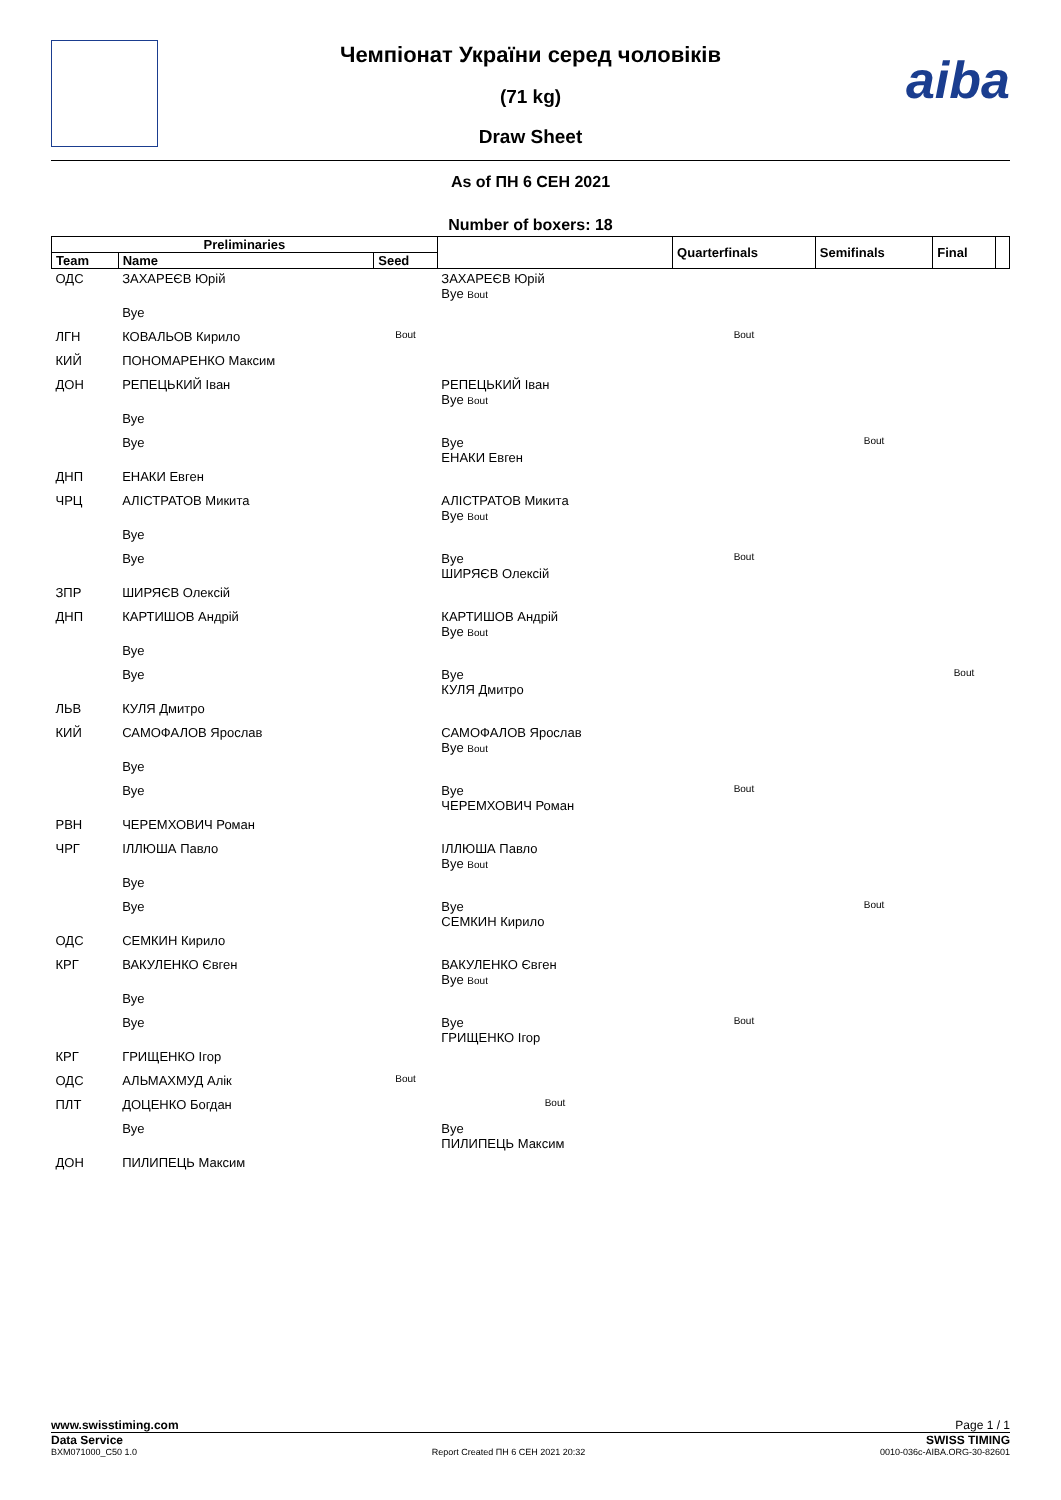aiba
Чемпіонат України серед чоловіків
(71 kg)
Draw Sheet
As of ПН 6 СЕН 2021
Number of boxers: 18
| Preliminaries | | | | Quarterfinals | Semifinals | Final | |
| --- | --- | --- | --- | --- | --- | --- | --- |
| Team | Name | Seed | | | | | |
| ОДС | ЗАХАРЕЄВ Юрій | | ЗАХАРЕЄВ Юрій Bye Bout | | | | |
| | Bye | | | | | | |
| ЛГН | КОВАЛЬОВ Кирило | Bout | | Bout | | | |
| КИЙ | ПОНОМАРЕНКО Максим | | | | | | |
| ДОН | РЕПЕЦЬКИЙ Іван | | РЕПЕЦЬКИЙ Іван Bye Bout | | | | |
| | Bye | | | | | | |
| | Bye | | Bye ЕНАКИ Евген | | Bout | | |
| ДНП | ЕНАКИ Евген | | | | | | |
| ЧРЦ | АЛІСТРАТОВ Микита | | АЛІСТРАТОВ Микита Bye Bout | | | | |
| | Bye | | | | | | |
| | Bye | | Bye ШИРЯЄВ Олексій | Bout | | | |
| ЗПР | ШИРЯЄВ Олексій | | | | | | |
| ДНП | КАРТИШОВ Андрій | | КАРТИШОВ Андрій Bye Bout | | | | |
| | Bye | | | | | | |
| | Bye | | Bye КУЛЯ Дмитро | | | Bout | |
| ЛЬВ | КУЛЯ Дмитро | | | | | | |
| КИЙ | САМОФАЛОВ Ярослав | | САМОФАЛОВ Ярослав Bye Bout | | | | |
| | Bye | | | | | | |
| | Bye | | Bye ЧЕРЕМХОВИЧ Роман | Bout | | | |
| РВН | ЧЕРЕМХОВИЧ Роман | | | | | | |
| ЧРГ | ІЛЛЮША Павло | | ІЛЛЮША Павло Bye Bout | | | | |
| | Bye | | | | | | |
| | Bye | | Bye СЕМКИН Кирило | | Bout | | |
| ОДС | СЕМКИН Кирило | | | | | | |
| КРГ | ВАКУЛЕНКО Євген | | ВАКУЛЕНКО Євген Bye Bout | | | | |
| | Bye | | | | | | |
| | Bye | | Bye ГРИЩЕНКО Ігор | Bout | | | |
| КРГ | ГРИЩЕНКО Ігор | | | | | | |
| ОДС | АЛЬМАХМУД Алік | Bout | | | | | |
| ПЛТ | ДОЦЕНКО Богдан | | Bout | | | | |
| | Bye | | Bye ПИЛИПЕЦЬ Максим | | | | |
| ДОН | ПИЛИПЕЦЬ Максим | | | | | | |
www.swisstiming.com Page 1 / 1
Data Service SWISS TIMING
BXM071000_C50 1.0 Report Created ПН 6 СЕН 2021 20:32 0010-036c-AIBA.ORG-30-82601